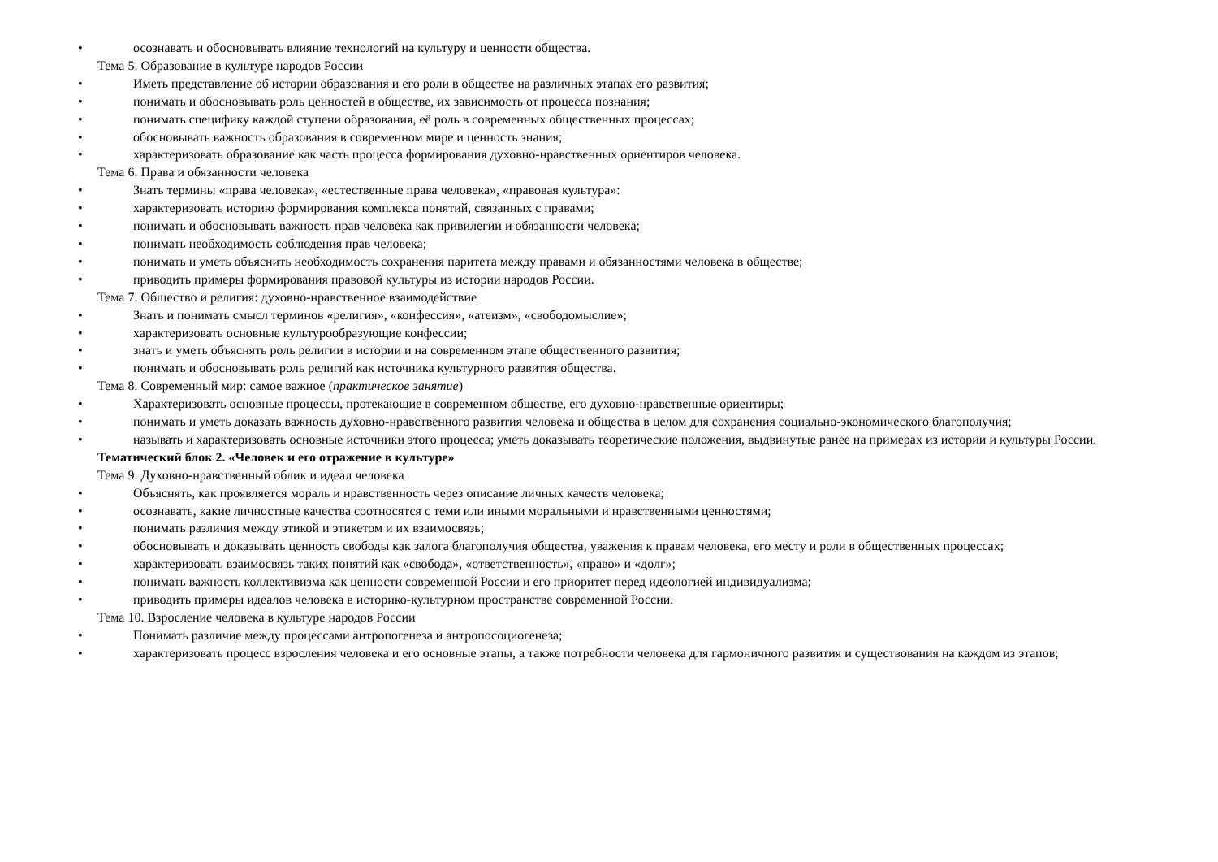• осознавать и обосновывать влияние технологий на культуру и ценности общества.
Тема 5. Образование в культуре народов России
• Иметь представление об истории образования и его роли в обществе на различных этапах его развития;
• понимать и обосновывать роль ценностей в обществе, их зависимость от процесса познания;
• понимать специфику каждой ступени образования, её роль в современных общественных процессах;
• обосновывать важность образования в современном мире и ценность знания;
• характеризовать образование как часть процесса формирования духовно-нравственных ориентиров человека.
Тема 6. Права и обязанности человека
• Знать термины «права человека», «естественные права человека», «правовая культура»:
• характеризовать историю формирования комплекса понятий, связанных с правами;
• понимать и обосновывать важность прав человека как привилегии и обязанности человека;
• понимать необходимость соблюдения прав человека;
• понимать и уметь объяснить необходимость сохранения паритета между правами и обязанностями человека в обществе;
• приводить примеры формирования правовой культуры из истории народов России.
Тема 7. Общество и религия: духовно-нравственное взаимодействие
• Знать и понимать смысл терминов «религия», «конфессия», «атеизм», «свободомыслие»;
• характеризовать основные культурообразующие конфессии;
• знать и уметь объяснять роль религии в истории и на современном этапе общественного развития;
• понимать и обосновывать роль религий как источника культурного развития общества.
Тема 8. Современный мир: самое важное (практическое занятие)
• Характеризовать основные процессы, протекающие в современном обществе, его духовно-нравственные ориентиры;
• понимать и уметь доказать важность духовно-нравственного развития человека и общества в целом для сохранения социально-экономического благополучия;
• называть и характеризовать основные источники этого процесса; уметь доказывать теоретические положения, выдвинутые ранее на примерах из истории и культуры России.
Тематический блок 2. «Человек и его отражение в культуре»
Тема 9. Духовно-нравственный облик и идеал человека
• Объяснять, как проявляется мораль и нравственность через описание личных качеств человека;
• осознавать, какие личностные качества соотносятся с теми или иными моральными и нравственными ценностями;
• понимать различия между этикой и этикетом и их взаимосвязь;
• обосновывать и доказывать ценность свободы как залога благополучия общества, уважения к правам человека, его месту и роли в общественных процессах;
• характеризовать взаимосвязь таких понятий как «свобода», «ответственность», «право» и «долг»;
• понимать важность коллективизма как ценности современной России и его приоритет перед идеологией индивидуализма;
• приводить примеры идеалов человека в историко-культурном пространстве современной России.
Тема 10. Взросление человека в культуре народов России
• Понимать различие между процессами антропогенеза и антропосоциогенеза;
• характеризовать процесс взросления человека и его основные этапы, а также потребности человека для гармоничного развития и существования на каждом из этапов;